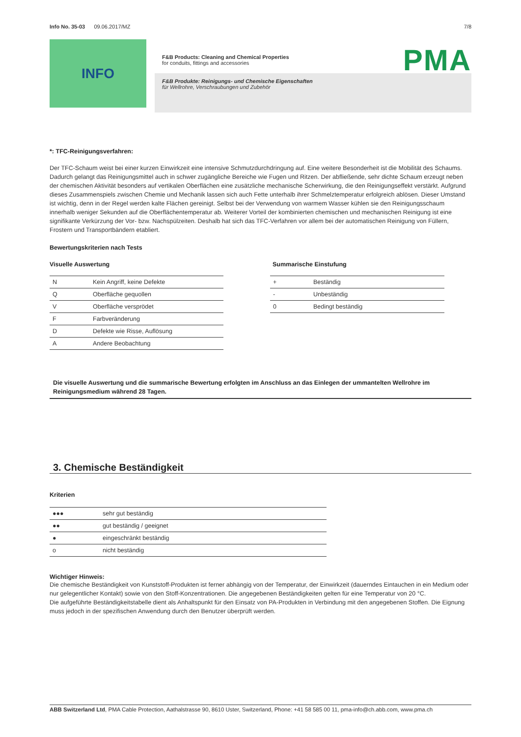Info No. 35-03 09.06.2017/MZ 7/8
INFO
PMA
F&B Products: Cleaning and Chemical Properties
for conduits, fittings and accessories
F&B Produkte: Reinigungs- und Chemische Eigenschaften
für Wellrohre, Verschraubungen und Zubehör
*: TFC-Reinigungsverfahren:
Der TFC-Schaum weist bei einer kurzen Einwirkzeit eine intensive Schmutzdurchdringung auf. Eine weitere Besonderheit ist die Mobilität des Schaums. Dadurch gelangt das Reinigungsmittel auch in schwer zugängliche Bereiche wie Fugen und Ritzen. Der abfließende, sehr dichte Schaum erzeugt neben der chemischen Aktivität besonders auf vertikalen Oberflächen eine zusätzliche mechanische Scherwirkung, die den Reinigungseffekt verstärkt. Aufgrund dieses Zusammenspiels zwischen Chemie und Mechanik lassen sich auch Fette unterhalb ihrer Schmelztemperatur erfolgreich ablösen. Dieser Umstand ist wichtig, denn in der Regel werden kalte Flächen gereinigt. Selbst bei der Verwendung von warmem Wasser kühlen sie den Reinigungsschaum innerhalb weniger Sekunden auf die Oberflächentemperatur ab. Weiterer Vorteil der kombinierten chemischen und mechanischen Reinigung ist eine signifikante Verkürzung der Vor- bzw. Nachspülzeiten. Deshalb hat sich das TFC-Verfahren vor allem bei der automatischen Reinigung von Füllern, Frostern und Transportbändern etabliert.
Bewertungskriterien nach Tests
Visuelle Auswertung
| N | Kein Angriff, keine Defekte |
| Q | Oberfläche gequollen |
| V | Oberfläche versprödet |
| F | Farbveränderung |
| D | Defekte wie Risse, Auflösung |
| A | Andere Beobachtung |
Summarische Einstufung
| + | Beständig |
| - | Unbeständig |
| 0 | Bedingt beständig |
Die visuelle Auswertung und die summarische Bewertung erfolgten im Anschluss an das Einlegen der ummantelten Wellrohre im Reinigungsmedium während 28 Tagen.
3. Chemische Beständigkeit
Kriterien
| ●●● | sehr gut beständig |
| ●● | gut beständig / geeignet |
| ● | eingeschränkt beständig |
| o | nicht beständig |
Wichtiger Hinweis:
Die chemische Beständigkeit von Kunststoff-Produkten ist ferner abhängig von der Temperatur, der Einwirkzeit (dauerndes Eintauchen in ein Medium oder nur gelegentlicher Kontakt) sowie von den Stoff-Konzentrationen. Die angegebenen Beständigkeiten gelten für eine Temperatur von 20 °C.
Die aufgeführte Beständigkeitstabelle dient als Anhaltspunkt für den Einsatz von PA-Produkten in Verbindung mit den angegebenen Stoffen. Die Eignung muss jedoch in der spezifischen Anwendung durch den Benutzer überprüft werden.
ABB Switzerland Ltd, PMA Cable Protection, Aathalstrasse 90, 8610 Uster, Switzerland, Phone: +41 58 585 00 11, pma-info@ch.abb.com, www.pma.ch